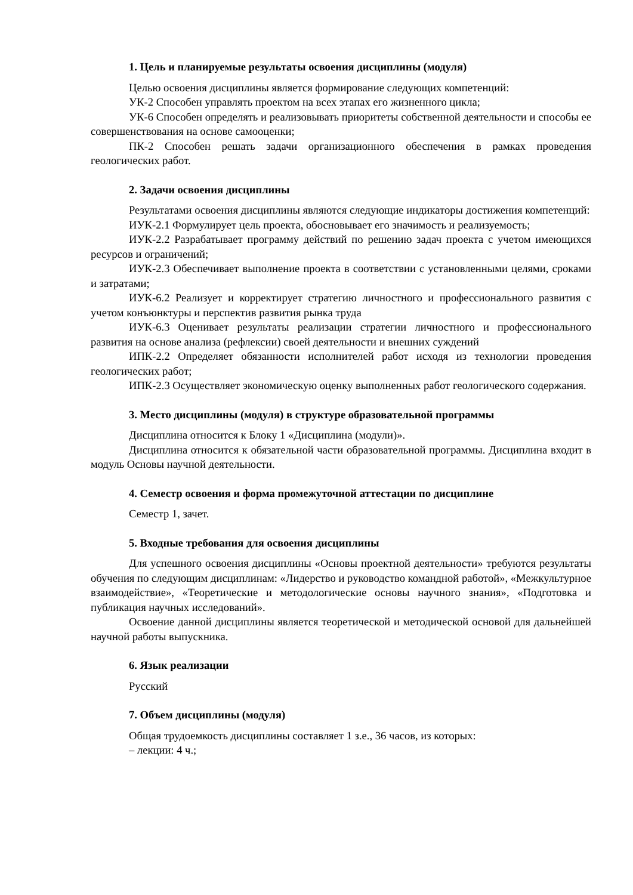1. Цель и планируемые результаты освоения дисциплины (модуля)
Целью освоения дисциплины является формирование следующих компетенций:
УК-2 Способен управлять проектом на всех этапах его жизненного цикла;
УК-6 Способен определять и реализовывать приоритеты собственной деятельности и способы ее совершенствования на основе самооценки;
ПК-2 Способен решать задачи организационного обеспечения в рамках проведения геологических работ.
2. Задачи освоения дисциплины
Результатами освоения дисциплины являются следующие индикаторы достижения компетенций:
ИУК-2.1 Формулирует цель проекта, обосновывает его значимость и реализуемость;
ИУК-2.2 Разрабатывает программу действий по решению задач проекта с учетом имеющихся ресурсов и ограничений;
ИУК-2.3 Обеспечивает выполнение проекта в соответствии с установленными целями, сроками и затратами;
ИУК-6.2 Реализует и корректирует стратегию личностного и профессионального развития с учетом конъюнктуры и перспектив развития рынка труда
ИУК-6.3 Оценивает результаты реализации стратегии личностного и профессионального развития на основе анализа (рефлексии) своей деятельности и внешних суждений
ИПК-2.2 Определяет обязанности исполнителей работ исходя из технологии проведения геологических работ;
ИПК-2.3 Осуществляет экономическую оценку выполненных работ геологического содержания.
3. Место дисциплины (модуля) в структуре образовательной программы
Дисциплина относится к Блоку 1 «Дисциплина (модули)».
Дисциплина относится к обязательной части образовательной программы. Дисциплина входит в модуль Основы научной деятельности.
4. Семестр освоения и форма промежуточной аттестации по дисциплине
Семестр 1, зачет.
5. Входные требования для освоения дисциплины
Для успешного освоения дисциплины «Основы проектной деятельности» требуются результаты обучения по следующим дисциплинам: «Лидерство и руководство командной работой», «Межкультурное взаимодействие», «Теоретические и методологические основы научного знания», «Подготовка и публикация научных исследований».
Освоение данной дисциплины является теоретической и методической основой для дальнейшей научной работы выпускника.
6. Язык реализации
Русский
7. Объем дисциплины (модуля)
Общая трудоемкость дисциплины составляет 1 з.е., 36 часов, из которых:
– лекции: 4 ч.;